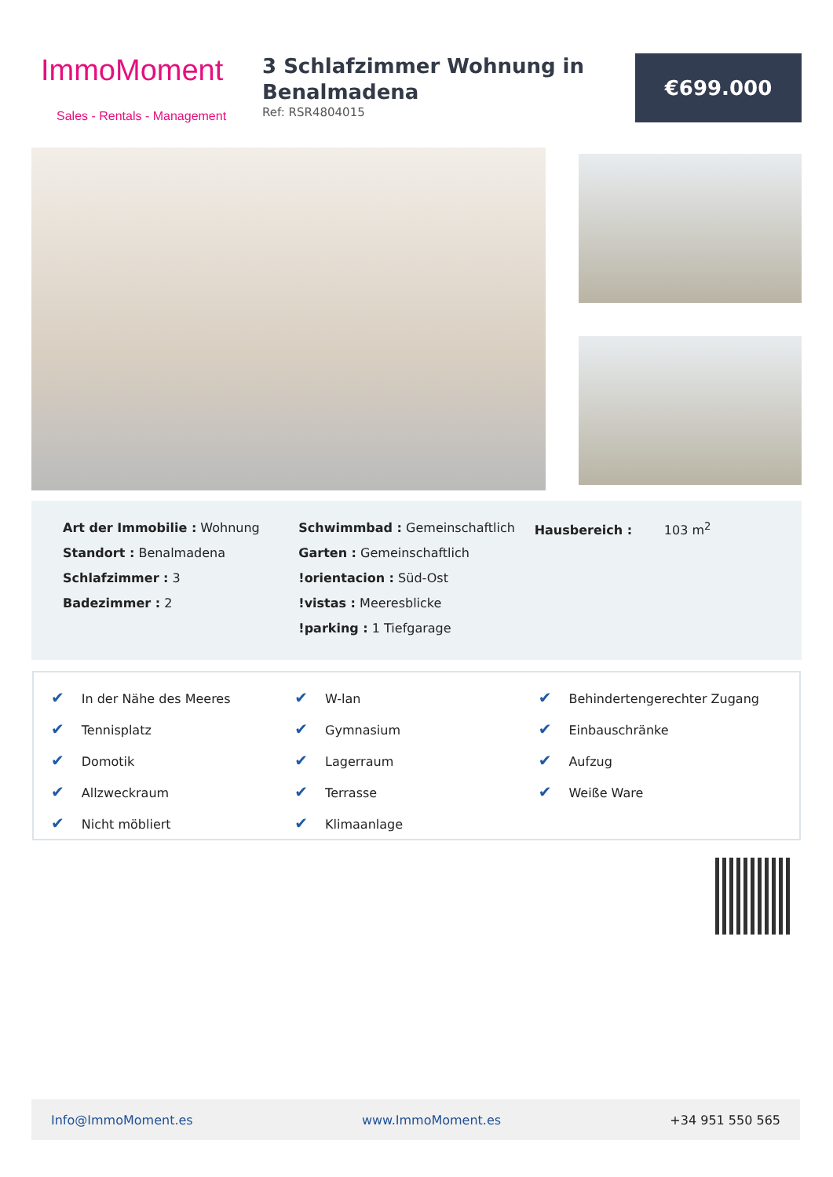ImmoMoment
Sales - Rentals - Management
3 Schlafzimmer Wohnung in Benalmadena
Ref: RSR4804015
€699.000
Art der Immobilie : Wohnung
Standort : Benalmadena
Schlafzimmer : 3
Badezimmer : 2
Schwimmbad : Gemeinschaftlich
Garten : Gemeinschaftlich
!orientacion : Süd-Ost
!vistas : Meeresblicke
!parking : 1 Tiefgarage
Hausbereich : 103 m<sup>2</sup>
✔ In der Nähe des Meeres
✔ Tennisplatz
✔ Domotik
✔ Allzweckraum
✔ Nicht möbliert
✔ W-lan
✔ Gymnasium
✔ Lagerraum
✔ Terrasse
✔ Klimaanlage
✔ Behindertengerechter Zugang
✔ Einbauschränke
✔ Aufzug
✔ Weiße Ware
Info@ImmoMoment.es www.ImmoMoment.es +34 951 550 565